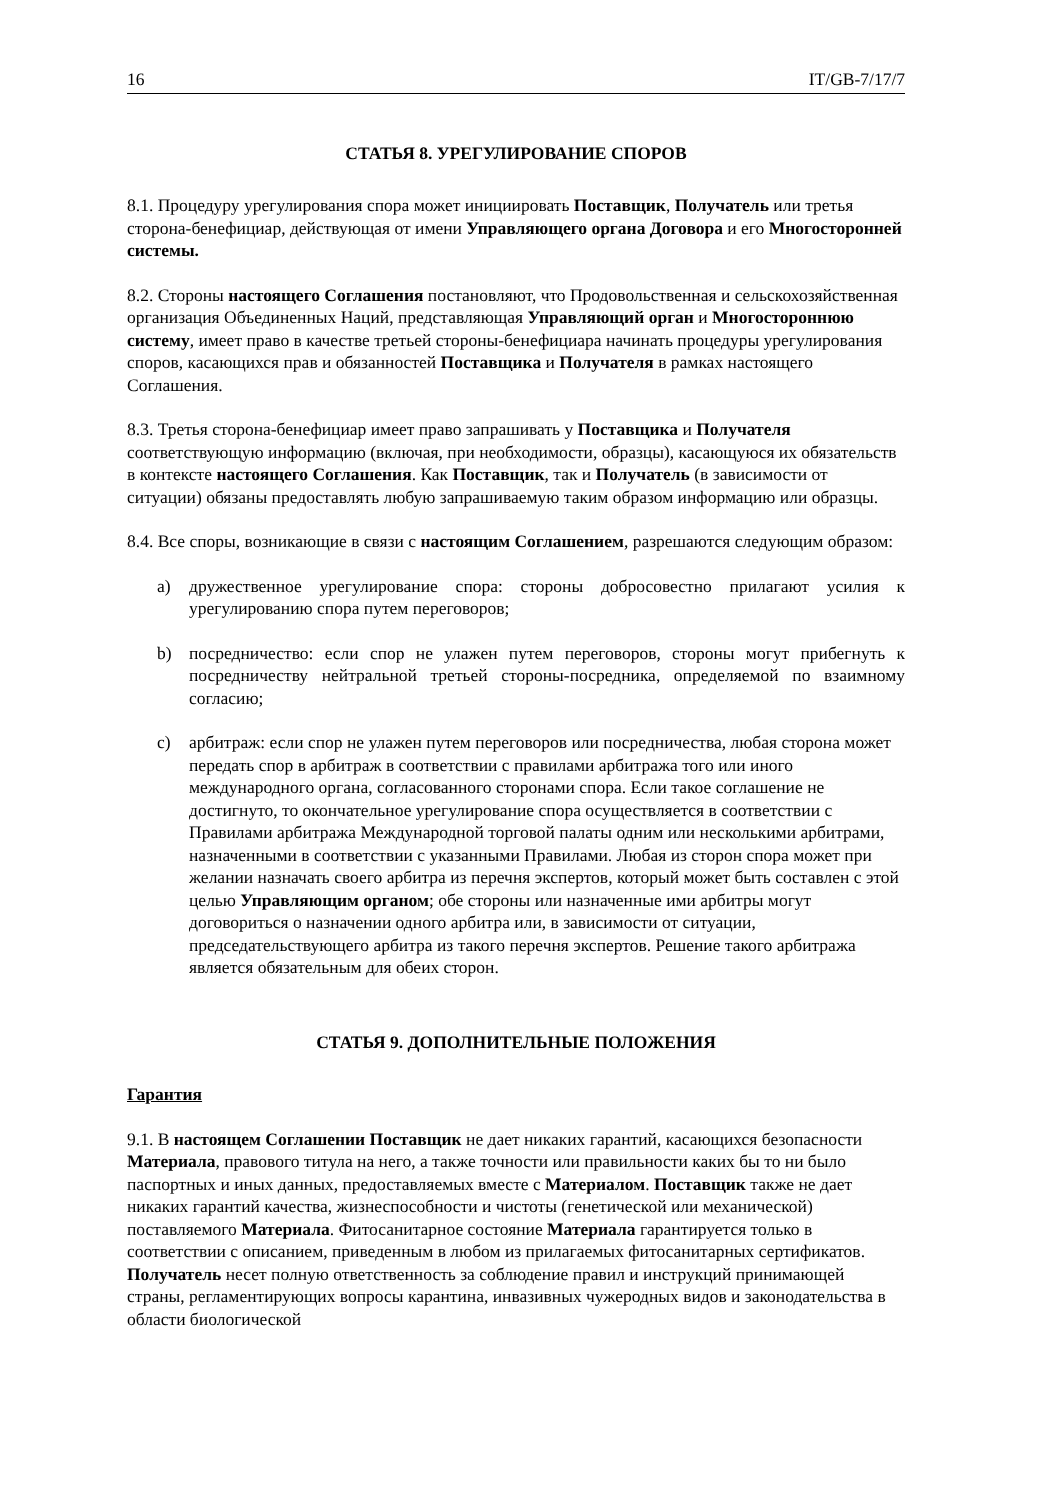16 IT/GB-7/17/7
СТАТЬЯ 8. УРЕГУЛИРОВАНИЕ СПОРОВ
8.1. Процедуру урегулирования спора может инициировать Поставщик, Получатель или третья сторона-бенефициар, действующая от имени Управляющего органа Договора и его Многосторонней системы.
8.2. Стороны настоящего Соглашения постановляют, что Продовольственная и сельскохозяйственная организация Объединенных Наций, представляющая Управляющий орган и Многостороннюю систему, имеет право в качестве третьей стороны-бенефициара начинать процедуры урегулирования споров, касающихся прав и обязанностей Поставщика и Получателя в рамках настоящего Соглашения.
8.3. Третья сторона-бенефициар имеет право запрашивать у Поставщика и Получателя соответствующую информацию (включая, при необходимости, образцы), касающуюся их обязательств в контексте настоящего Соглашения. Как Поставщик, так и Получатель (в зависимости от ситуации) обязаны предоставлять любую запрашиваемую таким образом информацию или образцы.
8.4. Все споры, возникающие в связи с настоящим Соглашением, разрешаются следующим образом:
a) дружественное урегулирование спора: стороны добросовестно прилагают усилия к урегулированию спора путем переговоров;
b) посредничество: если спор не улажен путем переговоров, стороны могут прибегнуть к посредничеству нейтральной третьей стороны-посредника, определяемой по взаимному согласию;
c) арбитраж: если спор не улажен путем переговоров или посредничества, любая сторона может передать спор в арбитраж в соответствии с правилами арбитража того или иного международного органа, согласованного сторонами спора. Если такое соглашение не достигнуто, то окончательное урегулирование спора осуществляется в соответствии с Правилами арбитража Международной торговой палаты одним или несколькими арбитрами, назначенными в соответствии с указанными Правилами. Любая из сторон спора может при желании назначать своего арбитра из перечня экспертов, который может быть составлен с этой целью Управляющим органом; обе стороны или назначенные ими арбитры могут договориться о назначении одного арбитра или, в зависимости от ситуации, председательствующего арбитра из такого перечня экспертов. Решение такого арбитража является обязательным для обеих сторон.
СТАТЬЯ 9. ДОПОЛНИТЕЛЬНЫЕ ПОЛОЖЕНИЯ
Гарантия
9.1. В настоящем Соглашении Поставщик не дает никаких гарантий, касающихся безопасности Материала, правового титула на него, а также точности или правильности каких бы то ни было паспортных и иных данных, предоставляемых вместе с Материалом. Поставщик также не дает никаких гарантий качества, жизнеспособности и чистоты (генетической или механической) поставляемого Материала. Фитосанитарное состояние Материала гарантируется только в соответствии с описанием, приведенным в любом из прилагаемых фитосанитарных сертификатов. Получатель несет полную ответственность за соблюдение правил и инструкций принимающей страны, регламентирующих вопросы карантина, инвазивных чужеродных видов и законодательства в области биологической